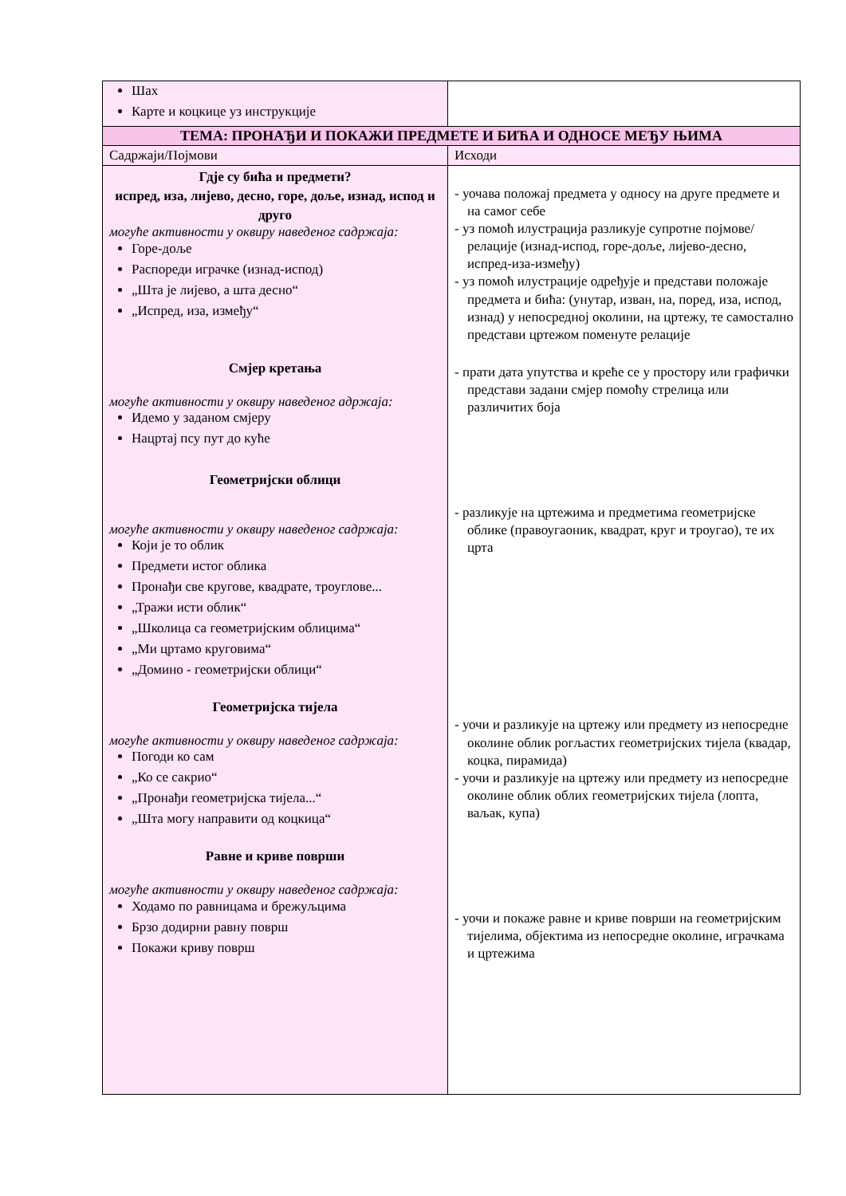| Шах Карте и коцкице уз инструкције | |
| ТЕМА: ПРОНАЂИ И ПОКАЖИ ПРЕДМЕТЕ И БИЋА И ОДНОСЕ МЕЂУ ЊИМА | |
| Садржаји/Појмови | Исходи |
| Гдје су бића и предмети? испред, иза, лијево, десно, горе, доље, изнад, испод и друго могуће активности у оквиру наведеног садржаја: Горе-доље Распореди играчке (изнад-испод) „Шта је лијево, а шта десно“ „Испред, иза, између“ Смјер кретања могуће активности у оквиру наведеног адржаја: Идемо у заданом смјеру Нацртај псу пут до куће Геометријски облици могуће активности у оквиру наведеног садржаја: Који је то облик Предмети истог облика Пронађи све кругове, квадрате, троуглове... „Тражи исти облик“ „Школица са геометријским облицима“ „Ми цртамо круговима“ „Домино - геометријски облици“ Геометријска тијела могуће активности у оквиру наведеног садржаја: Погоди ко сам „Ко се сакрио“ „Пронађи геометријска тијела...“ „Шта могу направити од коцкица“ Равне и криве површи могуће активности у оквиру наведеног садржаја: Ходамо по равницама и брежуљцима Брзо додирни равну површ Покажи криву површ | - уочава положај предмета у односу на друге предмете и на самог себе - уз помоћ илустрација разликује супротне појмове/релације (изнад-испод, горе-доље, лијево-десно, испред-иза-између) - уз помоћ илустрације одређује и представи положаје предмета и бића: (унутар, изван, на, поред, иза, испод, изнад) у непосредној околини, на цртежу, те самостално представи цртежом поменуте релације - прати дата упутства и креће се у простору или графички представи задани смјер помоћу стрелица или различитих боја - разликује на цртежима и предметима геометријске облике (правоугаоник, квадрат, круг и троугао), те их црта - уочи и разликује на цртежу или предмету из непосредне околине облик рогљастих геометријских тијела (квадар, коцка, пирамида) - уочи и разликује на цртежу или предмету из непосредне околине облик облих геометријских тијела (лопта, ваљак, купа) - уочи и покаже равне и криве површи на геометријским тијелима, објектима из непосредне околине, играчкама и цртежима |